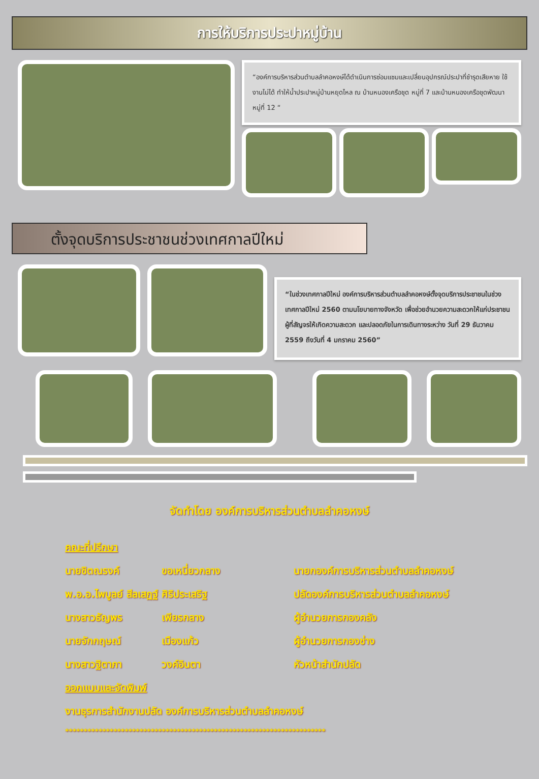การให้บริการประปาหมู่บ้าน
“องค์การบริหารส่วนตำบลลำคอหงษ์ได้ดำเนินการซ่อมแซมและเปลี่ยนอุปกรณ์ประปาที่ชำรุดเสียหาย ใช้งานไม่ได้ ทำให้น้ำประปาหมู่บ้านหยุดไหล ณ บ้านหนองเครือชุด หมู่ที่ 7 และบ้านหนองเครือชุดพัฒนา หมู่ที่ 12 “
ตั้งจุดบริการประชาชนช่วงเทศกาลปีใหม่
“ในช่วงเทศกาลปีใหม่ องค์การบริหารส่วนตำบลลำคอหงษ์ตั้งจุดบริการประชาชนในช่วงเทศกาลปีใหม่ 2560 ตามนโยบายทางจังหวัด เพื่อช่วยอำนวยความสะดวกให้แก่ประชาชนผู้ที่สัญจรให้เกิดความสะดวก และปลอดภัยในการเดินทางระหว่าง วันที่ 29 ธันวาคม 2559 ถึงวันที่ 4 มกราคม 2560”
จัดทำโดย องค์การบริหารส่วนตำบลลำคอหงษ์
คณะที่ปรึกษา
นายชิตณรงค์ ขอเหนี่ยวกลาง นายกองค์การบริหารส่วนตำบลลำคอหงษ์
พ.อ.อ.ไพบูลย์ สีลเสฏฐ์ ศิริประเสริฐ ปลัดองค์การบริหารส่วนตำบลลำคอหงษ์
นางสาวธัญพร เพียรกลาง ผู้อำนวยการกองคลัง
นายจักกฤษณ์ เมืองแก้ว ผู้อำนวยการกองช่าง
นางสาวฐิตาภา วงค์อินตา หัวหน้าสำนักปลัด
ออกแบบและจัดพิมพ์
งานธุรการสำนักงานปลัด องค์การบริหารส่วนตำบลลำคอหงษ์
**********************************************************************